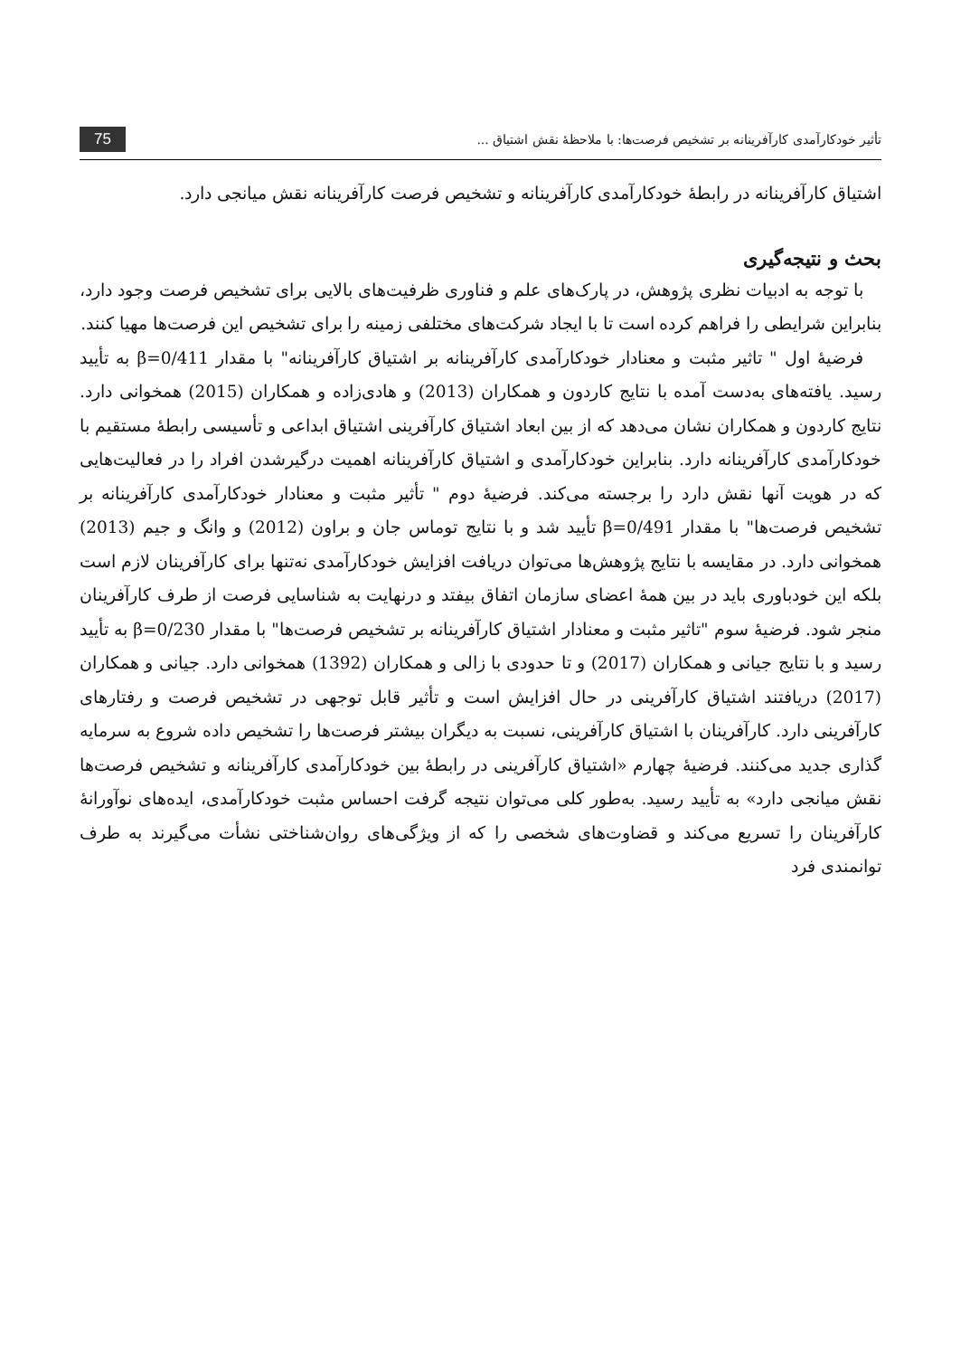تأثیر خودکارآمدی کارآفرینانه بر تشخیص فرصت‌ها: با ملاحظهٔ نقش اشتیاق ... 75
اشتیاق کارآفرینانه در رابطهٔ خودکارآمدی کارآفرینانه و تشخیص فرصت کارآفرینانه نقش میانجی دارد.
بحث و نتیجه‌گیری
با توجه به ادبیات نظری پژوهش، در پارک‌های علم و فناوری ظرفیت‌های بالایی برای تشخیص فرصت وجود دارد، بنابراین شرایطی را فراهم کرده است تا با ایجاد شرکت‌های مختلفی زمینه را برای تشخیص این فرصت‌ها مهیا کنند.
فرضیهٔ اول " تاثیر مثبت و معنادار خودکارآمدی کارآفرینانه بر اشتیاق کارآفرینانه" با مقدار β=0/411 به تأیید رسید. یافته‌های به‌دست آمده با نتایج کاردون و همکاران (2013) و هادی‌زاده و همکاران (2015) همخوانی دارد. نتایج کاردون و همکاران نشان می‌دهد که از بین ابعاد اشتیاق کارآفرینی اشتیاق ابداعی و تأسیسی رابطهٔ مستقیم با خودکارآمدی کارآفرینانه دارد. بنابراین خودکارآمدی و اشتیاق کارآفرینانه اهمیت درگیرشدن افراد را در فعالیت‌هایی که در هویت آنها نقش دارد را برجسته می‌کند. فرضیهٔ دوم " تأثیر مثبت و معنادار خودکارآمدی کارآفرینانه بر تشخیص فرصت‌ها" با مقدار β=0/491 تأیید شد و با نتایج توماس جان و براون (2012) و وانگ و جیم (2013) همخوانی دارد. در مقایسه با نتایج پژوهش‌ها می‌توان دریافت افزایش خودکارآمدی نه‌تنها برای کارآفرینان لازم است بلکه این خودباوری باید در بین همهٔ اعضای سازمان اتفاق بیفتد و درنهایت به شناسایی فرصت از طرف کارآفرینان منجر شود. فرضیهٔ سوم "تاثیر مثبت و معنادار اشتیاق کارآفرینانه بر تشخیص فرصت‌ها" با مقدار β=0/230 به تأیید رسید و با نتایج جیانی و همکاران (2017) و تا حدودی با زالی و همکاران (1392) همخوانی دارد. جیانی و همکاران (2017) دریافتند اشتیاق کارآفرینی در حال افزایش است و تأثیر قابل توجهی در تشخیص فرصت و رفتارهای کارآفرینی دارد. کارآفرینان با اشتیاق کارآفرینی، نسبت به دیگران بیشتر فرصت‌ها را تشخیص داده شروع به سرمایه گذاری جدید می‌کنند. فرضیهٔ چهارم «اشتیاق کارآفرینی در رابطهٔ بین خودکارآمدی کارآفرینانه و تشخیص فرصت‌ها نقش میانجی دارد» به تأیید رسید. به‌طور کلی می‌توان نتیجه گرفت احساس مثبت خودکارآمدی، ایده‌های نوآورانهٔ کارآفرینان را تسریع می‌کند و قضاوت‌های شخصی را که از ویژگی‌های روان‌شناختی نشأت می‌گیرند به طرف توانمندی فرد